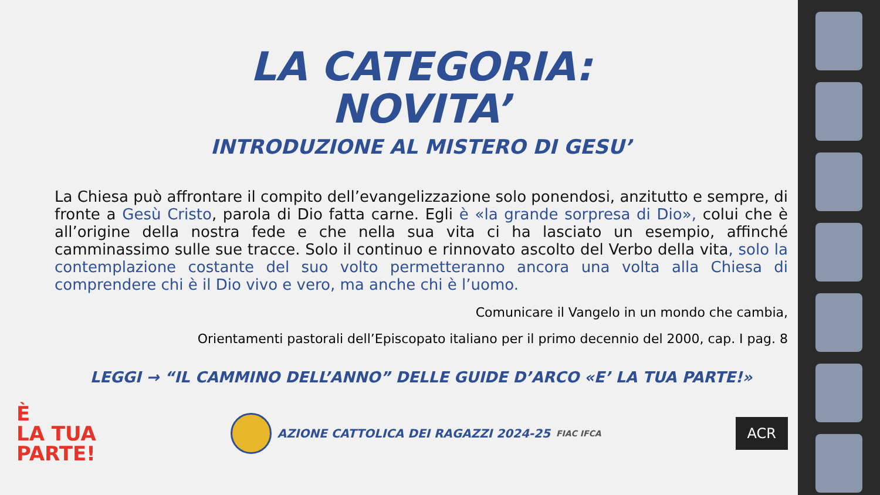LA CATEGORIA:
NOVITA’
INTRODUZIONE AL MISTERO DI GESU’
La Chiesa può affrontare il compito dell’evangelizzazione solo ponendosi, anzitutto e sempre, di fronte a Gesù Cristo, parola di Dio fatta carne. Egli è «la grande sorpresa di Dio», colui che è all’origine della nostra fede e che nella sua vita ci ha lasciato un esempio, affinché camminassimo sulle sue tracce. Solo il continuo e rinnovato ascolto del Verbo della vita, solo la contemplazione costante del suo volto permetteranno ancora una volta alla Chiesa di comprendere chi è il Dio vivo e vero, ma anche chi è l’uomo.
Comunicare il Vangelo in un mondo che cambia,
Orientamenti pastorali dell’Episcopato italiano per il primo decennio del 2000, cap. I pag. 8
LEGGI → “IL CAMMINO DELL’ANNO” DELLE GUIDE D’ARCO «E’ LA TUA PARTE!»
È
LA TUA
PARTE!
AZIONE CATTOLICA DEI RAGAZZI 2024-25 FIAC IFCA
ACR